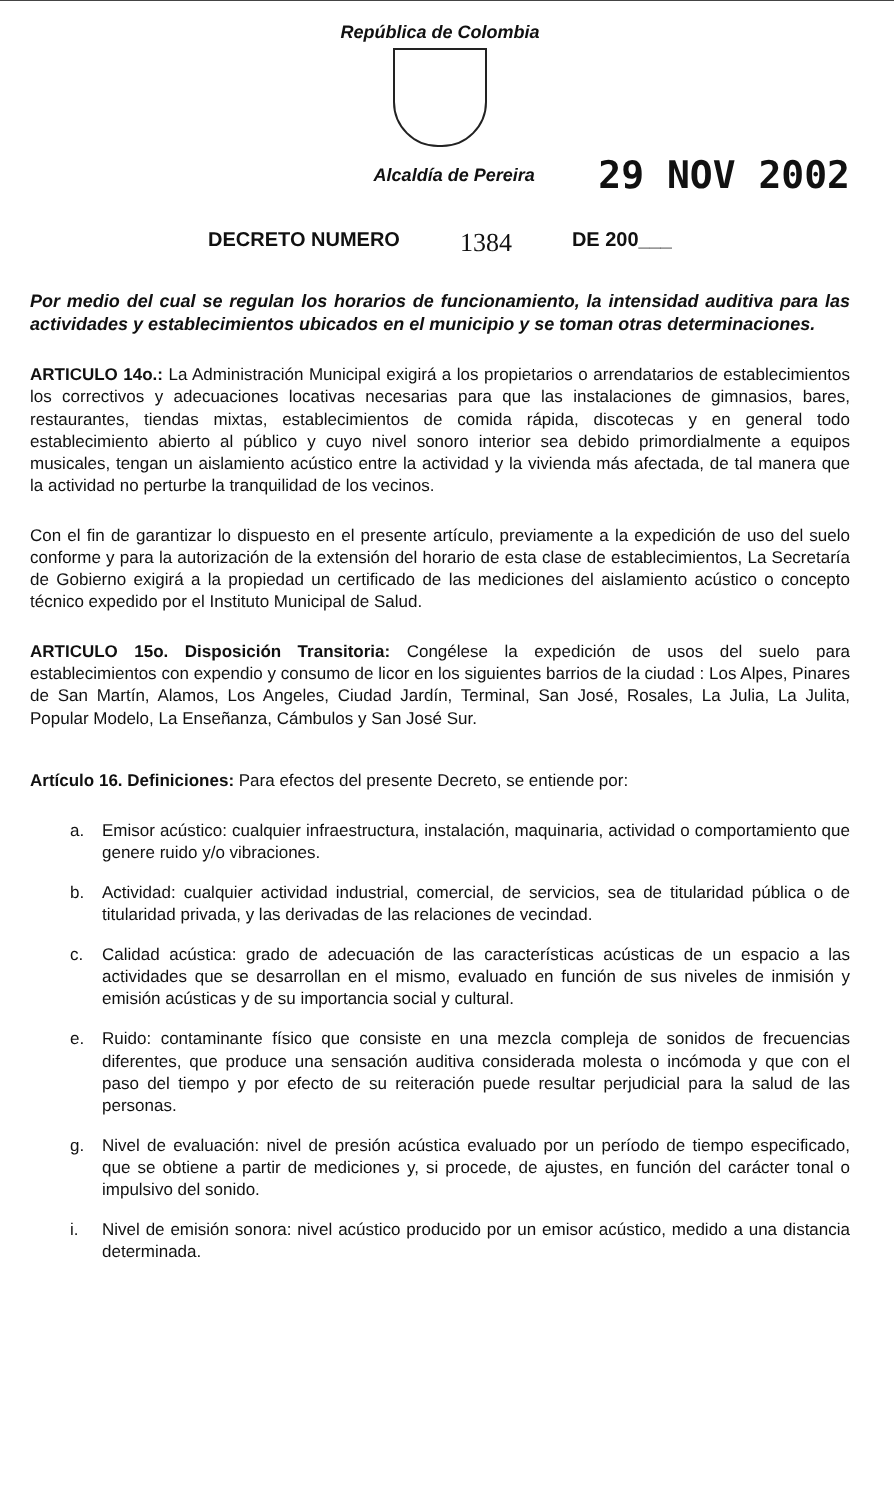República de Colombia
Alcaldía de Pereira
29 NOV 2002
DECRETO NUMERO 1384 DE 200___
Por medio del cual se regulan los horarios de funcionamiento, la intensidad auditiva para las actividades y establecimientos ubicados en el municipio y se toman otras determinaciones.
ARTICULO 14o.: La Administración Municipal exigirá a los propietarios o arrendatarios de establecimientos los correctivos y adecuaciones locativas necesarias para que las instalaciones de gimnasios, bares, restaurantes, tiendas mixtas, establecimientos de comida rápida, discotecas y en general todo establecimiento abierto al público y cuyo nivel sonoro interior sea debido primordialmente a equipos musicales, tengan un aislamiento acústico entre la actividad y la vivienda más afectada, de tal manera que la actividad no perturbe la tranquilidad de los vecinos.
Con el fin de garantizar lo dispuesto en el presente artículo, previamente a la expedición de uso del suelo conforme y para la autorización de la extensión del horario de esta clase de establecimientos, La Secretaría de Gobierno exigirá a la propiedad un certificado de las mediciones del aislamiento acústico o concepto técnico expedido por el Instituto Municipal de Salud.
ARTICULO 15o. Disposición Transitoria: Congélese la expedición de usos del suelo para establecimientos con expendio y consumo de licor en los siguientes barrios de la ciudad : Los Alpes, Pinares de San Martín, Alamos, Los Angeles, Ciudad Jardín, Terminal, San José, Rosales, La Julia, La Julita, Popular Modelo, La Enseñanza, Cámbulos y San José Sur.
Artículo 16. Definiciones: Para efectos del presente Decreto, se entiende por:
a. Emisor acústico: cualquier infraestructura, instalación, maquinaria, actividad o comportamiento que genere ruido y/o vibraciones.
b. Actividad: cualquier actividad industrial, comercial, de servicios, sea de titularidad pública o de titularidad privada, y las derivadas de las relaciones de vecindad.
c. Calidad acústica: grado de adecuación de las características acústicas de un espacio a las actividades que se desarrollan en el mismo, evaluado en función de sus niveles de inmisión y emisión acústicas y de su importancia social y cultural.
e. Ruido: contaminante físico que consiste en una mezcla compleja de sonidos de frecuencias diferentes, que produce una sensación auditiva considerada molesta o incómoda y que con el paso del tiempo y por efecto de su reiteración puede resultar perjudicial para la salud de las personas.
g. Nivel de evaluación: nivel de presión acústica evaluado por un período de tiempo especificado, que se obtiene a partir de mediciones y, si procede, de ajustes, en función del carácter tonal o impulsivo del sonido.
i. Nivel de emisión sonora: nivel acústico producido por un emisor acústico, medido a una distancia determinada.